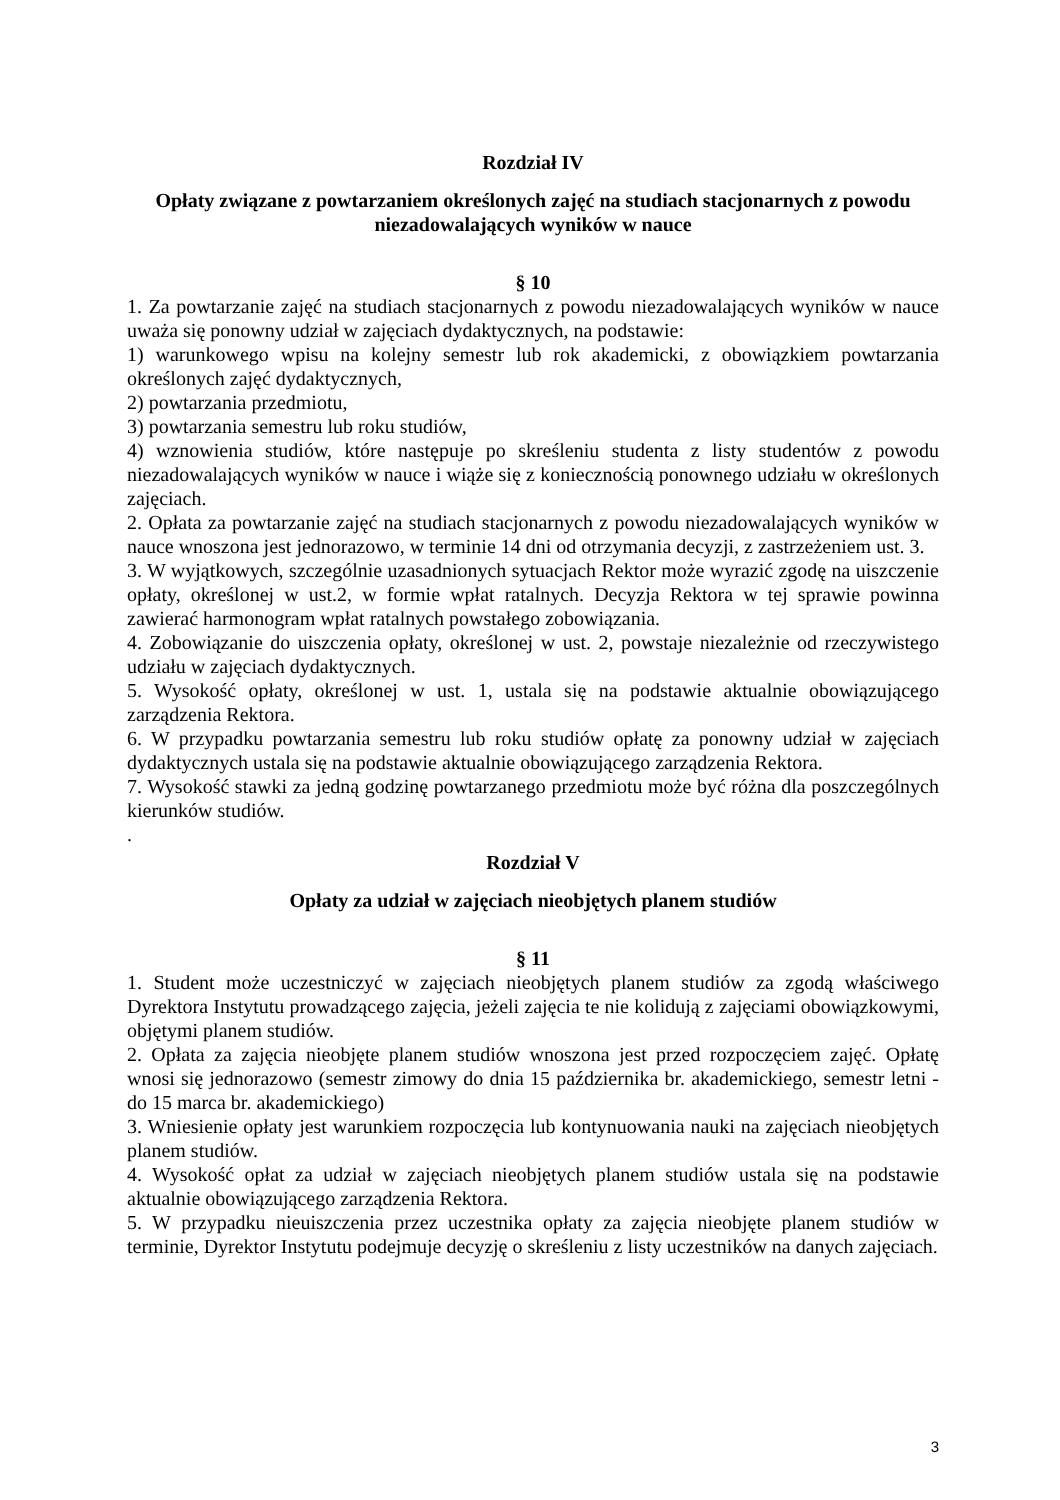Rozdział IV
Opłaty związane z powtarzaniem określonych zajęć na studiach stacjonarnych z powodu niezadowalających wyników w nauce
§ 10
1. Za powtarzanie zajęć na studiach stacjonarnych z powodu niezadowalających wyników w nauce uważa się ponowny udział w zajęciach dydaktycznych, na podstawie:
1) warunkowego wpisu na kolejny semestr lub rok akademicki, z obowiązkiem powtarzania określonych zajęć dydaktycznych,
2) powtarzania przedmiotu,
3) powtarzania semestru lub roku studiów,
4) wznowienia studiów, które następuje po skreśleniu studenta z listy studentów z powodu niezadowalających wyników w nauce i wiąże się z koniecznością ponownego udziału w określonych zajęciach.
2. Opłata za powtarzanie zajęć na studiach stacjonarnych z powodu niezadowalających wyników w nauce wnoszona jest jednorazowo, w terminie 14 dni od otrzymania decyzji, z zastrzeżeniem ust. 3.
3. W wyjątkowych, szczególnie uzasadnionych sytuacjach Rektor może wyrazić zgodę na uiszczenie opłaty, określonej w ust.2, w formie wpłat ratalnych. Decyzja Rektora w tej sprawie powinna zawierać harmonogram wpłat ratalnych powstałego zobowiązania.
4. Zobowiązanie do uiszczenia opłaty, określonej w ust. 2, powstaje niezależnie od rzeczywistego udziału w zajęciach dydaktycznych.
5. Wysokość opłaty, określonej w ust. 1, ustala się na podstawie aktualnie obowiązującego zarządzenia Rektora.
6. W przypadku powtarzania semestru lub roku studiów opłatę za ponowny udział w zajęciach dydaktycznych ustala się na podstawie aktualnie obowiązującego zarządzenia Rektora.
7. Wysokość stawki za jedną godzinę powtarzanego przedmiotu może być różna dla poszczególnych kierunków studiów.
.
Rozdział V
Opłaty za udział w zajęciach nieobjętych planem studiów
§ 11
1. Student może uczestniczyć w zajęciach nieobjętych planem studiów za zgodą właściwego Dyrektora Instytutu prowadzącego zajęcia, jeżeli zajęcia te nie kolidują z zajęciami obowiązkowymi, objętymi planem studiów.
2. Opłata za zajęcia nieobjęte planem studiów wnoszona jest przed rozpoczęciem zajęć. Opłatę wnosi się jednorazowo (semestr zimowy do dnia 15 października br. akademickiego, semestr letni - do 15 marca br. akademickiego)
3. Wniesienie opłaty jest warunkiem rozpoczęcia lub kontynuowania nauki na zajęciach nieobjętych planem studiów.
4. Wysokość opłat za udział w zajęciach nieobjętych planem studiów ustala się na podstawie aktualnie obowiązującego zarządzenia Rektora.
5. W przypadku nieuiszczenia przez uczestnika opłaty za zajęcia nieobjęte planem studiów w terminie, Dyrektor Instytutu podejmuje decyzję o skreśleniu z listy uczestników na danych zajęciach.
3